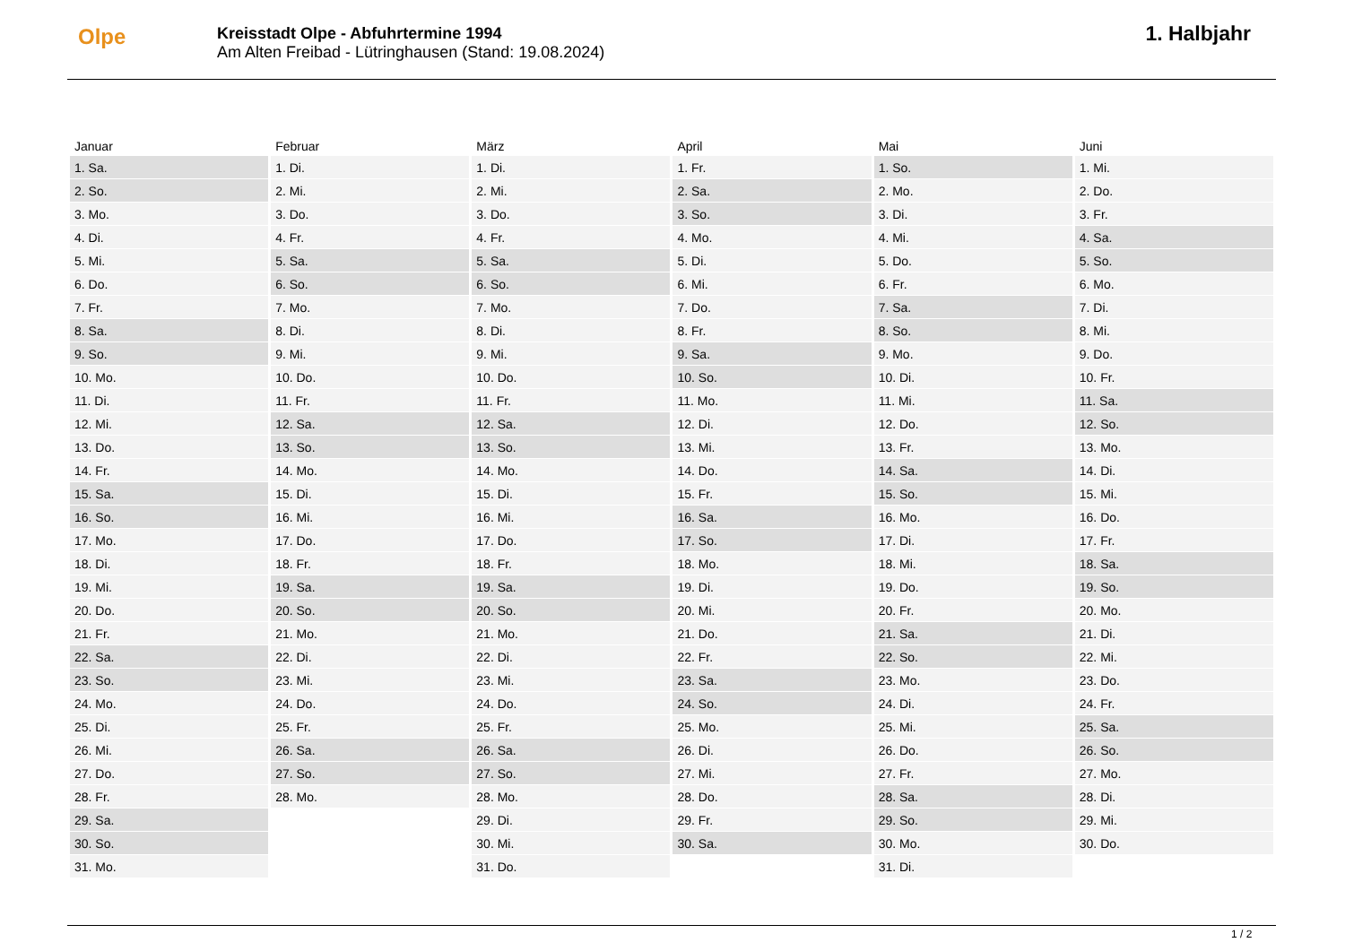Olpe
Kreisstadt Olpe - Abfuhrtermine 1994
Am Alten Freibad - Lütringhausen (Stand: 19.08.2024)
1. Halbjahr
| Januar | Februar | März | April | Mai | Juni |
| --- | --- | --- | --- | --- | --- |
| 1. Sa. | 1. Di. | 1. Di. | 1. Fr. | 1. So. | 1. Mi. |
| 2. So. | 2. Mi. | 2. Mi. | 2. Sa. | 2. Mo. | 2. Do. |
| 3. Mo. | 3. Do. | 3. Do. | 3. So. | 3. Di. | 3. Fr. |
| 4. Di. | 4. Fr. | 4. Fr. | 4. Mo. | 4. Mi. | 4. Sa. |
| 5. Mi. | 5. Sa. | 5. Sa. | 5. Di. | 5. Do. | 5. So. |
| 6. Do. | 6. So. | 6. So. | 6. Mi. | 6. Fr. | 6. Mo. |
| 7. Fr. | 7. Mo. | 7. Mo. | 7. Do. | 7. Sa. | 7. Di. |
| 8. Sa. | 8. Di. | 8. Di. | 8. Fr. | 8. So. | 8. Mi. |
| 9. So. | 9. Mi. | 9. Mi. | 9. Sa. | 9. Mo. | 9. Do. |
| 10. Mo. | 10. Do. | 10. Do. | 10. So. | 10. Di. | 10. Fr. |
| 11. Di. | 11. Fr. | 11. Fr. | 11. Mo. | 11. Mi. | 11. Sa. |
| 12. Mi. | 12. Sa. | 12. Sa. | 12. Di. | 12. Do. | 12. So. |
| 13. Do. | 13. So. | 13. So. | 13. Mi. | 13. Fr. | 13. Mo. |
| 14. Fr. | 14. Mo. | 14. Mo. | 14. Do. | 14. Sa. | 14. Di. |
| 15. Sa. | 15. Di. | 15. Di. | 15. Fr. | 15. So. | 15. Mi. |
| 16. So. | 16. Mi. | 16. Mi. | 16. Sa. | 16. Mo. | 16. Do. |
| 17. Mo. | 17. Do. | 17. Do. | 17. So. | 17. Di. | 17. Fr. |
| 18. Di. | 18. Fr. | 18. Fr. | 18. Mo. | 18. Mi. | 18. Sa. |
| 19. Mi. | 19. Sa. | 19. Sa. | 19. Di. | 19. Do. | 19. So. |
| 20. Do. | 20. So. | 20. So. | 20. Mi. | 20. Fr. | 20. Mo. |
| 21. Fr. | 21. Mo. | 21. Mo. | 21. Do. | 21. Sa. | 21. Di. |
| 22. Sa. | 22. Di. | 22. Di. | 22. Fr. | 22. So. | 22. Mi. |
| 23. So. | 23. Mi. | 23. Mi. | 23. Sa. | 23. Mo. | 23. Do. |
| 24. Mo. | 24. Do. | 24. Do. | 24. So. | 24. Di. | 24. Fr. |
| 25. Di. | 25. Fr. | 25. Fr. | 25. Mo. | 25. Mi. | 25. Sa. |
| 26. Mi. | 26. Sa. | 26. Sa. | 26. Di. | 26. Do. | 26. So. |
| 27. Do. | 27. So. | 27. So. | 27. Mi. | 27. Fr. | 27. Mo. |
| 28. Fr. | 28. Mo. | 28. Mo. | 28. Do. | 28. Sa. | 28. Di. |
| 29. Sa. | | 29. Di. | 29. Fr. | 29. So. | 29. Mi. |
| 30. So. | | 30. Mi. | 30. Sa. | 30. Mo. | 30. Do. |
| 31. Mo. | | 31. Do. | | 31. Di. | |
1 / 2